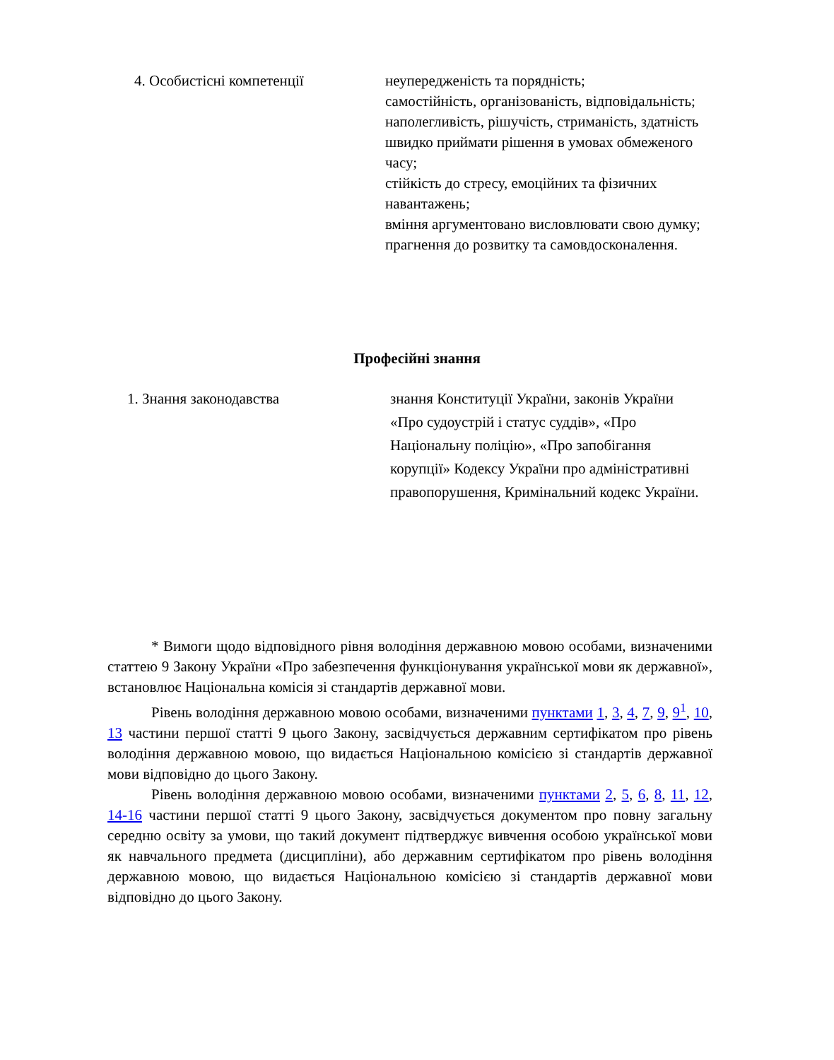| 4. Особистісні компетенції | неупередженість та порядність; самостійність, організованість, відповідальність; наполегливість, рішучість, стриманість, здатність швидко приймати рішення в умовах обмеженого часу; стійкість до стресу, емоційних та фізичних навантажень; вміння аргументовано висловлювати свою думку; прагнення до розвитку та самовдосконалення. |
Професійні знання
| 1. Знання законодавства | знання Конституції України, законів України «Про судоустрій і статус суддів», «Про Національну поліцію», «Про запобігання корупції» Кодексу України про адміністративні правопорушення, Кримінальний кодекс України. |
* Вимоги щодо відповідного рівня володіння державною мовою особами, визначеними статтею 9 Закону України «Про забезпечення функціонування української мови як державної», встановлює Національна комісія зі стандартів державної мови.
Рівень володіння державною мовою особами, визначеними пунктами 1, 3, 4, 7, 9, 9<sup>1</sup>, 10, 13 частини першої статті 9 цього Закону, засвідчується державним сертифікатом про рівень володіння державною мовою, що видається Національною комісією зі стандартів державної мови відповідно до цього Закону.
Рівень володіння державною мовою особами, визначеними пунктами 2, 5, 6, 8, 11, 12, 14-16 частини першої статті 9 цього Закону, засвідчується документом про повну загальну середню освіту за умови, що такий документ підтверджує вивчення особою української мови як навчального предмета (дисципліни), або державним сертифікатом про рівень володіння державною мовою, що видається Національною комісією зі стандартів державної мови відповідно до цього Закону.